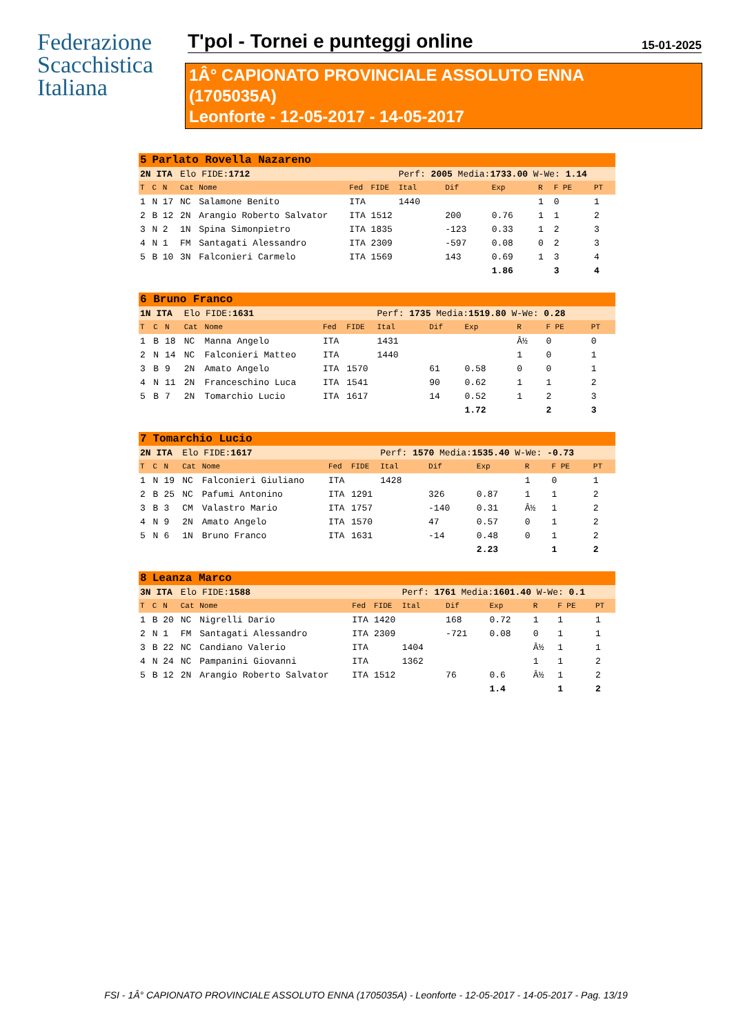Federazione
Scacchistica
Italiana
T'pol - Tornei e punteggi online
15-01-2025
1Â° CAPIONATO PROVINCIALE ASSOLUTO ENNA
(1705035A)
Leonforte - 12-05-2017 - 14-05-2017
| 5 | Parlato Rovella Nazareno | | | | | | | | | | | |
| 2N ITA | | | Elo FIDE: 1712 | | | | Perf: 2005 Media: 1733.00 W-We: 1.14 | | | | | |
| T | C | N | Cat | Nome | Fed | FIDE | Ital | Dif | Exp | R | F PE | PT |
| 1 | N | 17 | NC | Salamone Benito | ITA | | 1440 | | | 1 | 0 | 1 |
| 2 | B | 12 | 2N | Arangio Roberto Salvator | ITA | 1512 | | 200 | 0.76 | 1 | 1 | 2 |
| 3 | N | 2 | 1N | Spina Simonpietro | ITA | 1835 | | -123 | 0.33 | 1 | 2 | 3 |
| 4 | N | 1 | FM | Santagati Alessandro | ITA | 2309 | | -597 | 0.08 | 0 | 2 | 3 |
| 5 | B | 10 | 3N | Falconieri Carmelo | ITA | 1569 | | 143 | 0.69 | 1 | 3 | 4 |
| | | | | | | | | | 1.86 | | 3 | 4 |
| 6 | Bruno Franco | | | | | | | | | | | |
| 1N ITA | | | Elo FIDE: 1631 | | | | Perf: 1735 Media: 1519.80 W-We: 0.28 | | | | | |
| T | C | N | Cat | Nome | Fed | FIDE | Ital | Dif | Exp | R | F PE | PT |
| 1 | B | 18 | NC | Manna Angelo | ITA | | 1431 | | | Â½ | 0 | 0 |
| 2 | N | 14 | NC | Falconieri Matteo | ITA | | 1440 | | | 1 | 0 | 1 |
| 3 | B | 9 | 2N | Amato Angelo | ITA | 1570 | | 61 | 0.58 | 0 | 0 | 1 |
| 4 | N | 11 | 2N | Franceschino Luca | ITA | 1541 | | 90 | 0.62 | 1 | 1 | 2 |
| 5 | B | 7 | 2N | Tomarchio Lucio | ITA | 1617 | | 14 | 0.52 | 1 | 2 | 3 |
| | | | | | | | | | 1.72 | | 2 | 3 |
| 7 | Tomarchio Lucio | | | | | | | | | | | |
| 2N ITA | | | Elo FIDE: 1617 | | | | Perf: 1570 Media: 1535.40 W-We: -0.73 | | | | | |
| T | C | N | Cat | Nome | Fed | FIDE | Ital | Dif | Exp | R | F PE | PT |
| 1 | N | 19 | NC | Falconieri Giuliano | ITA | | 1428 | | | 1 | 0 | 1 |
| 2 | B | 25 | NC | Pafumi Antonino | ITA | 1291 | | 326 | 0.87 | 1 | 1 | 2 |
| 3 | B | 3 | CM | Valastro Mario | ITA | 1757 | | -140 | 0.31 | Â½ | 1 | 2 |
| 4 | N | 9 | 2N | Amato Angelo | ITA | 1570 | | 47 | 0.57 | 0 | 1 | 2 |
| 5 | N | 6 | 1N | Bruno Franco | ITA | 1631 | | -14 | 0.48 | 0 | 1 | 2 |
| | | | | | | | | | 2.23 | | 1 | 2 |
| 8 | Leanza Marco | | | | | | | | | | | |
| 3N ITA | | | Elo FIDE: 1588 | | | | Perf: 1761 Media: 1601.40 W-We: 0.1 | | | | | |
| T | C | N | Cat | Nome | Fed | FIDE | Ital | Dif | Exp | R | F PE | PT |
| 1 | B | 20 | NC | Nigrelli Dario | ITA | 1420 | | 168 | 0.72 | 1 | 1 | 1 |
| 2 | N | 1 | FM | Santagati Alessandro | ITA | 2309 | | -721 | 0.08 | 0 | 1 | 1 |
| 3 | B | 22 | NC | Candiano Valerio | ITA | | 1404 | | | Â½ | 1 | 1 |
| 4 | N | 24 | NC | Pampanini Giovanni | ITA | | 1362 | | | 1 | 1 | 2 |
| 5 | B | 12 | 2N | Arangio Roberto Salvator | ITA | 1512 | | 76 | 0.6 | Â½ | 1 | 2 |
| | | | | | | | | | 1.4 | | 1 | 2 |
FSI - 1Â° CAPIONATO PROVINCIALE ASSOLUTO ENNA (1705035A) - Leonforte - 12-05-2017 - 14-05-2017 - Pag. 13/19